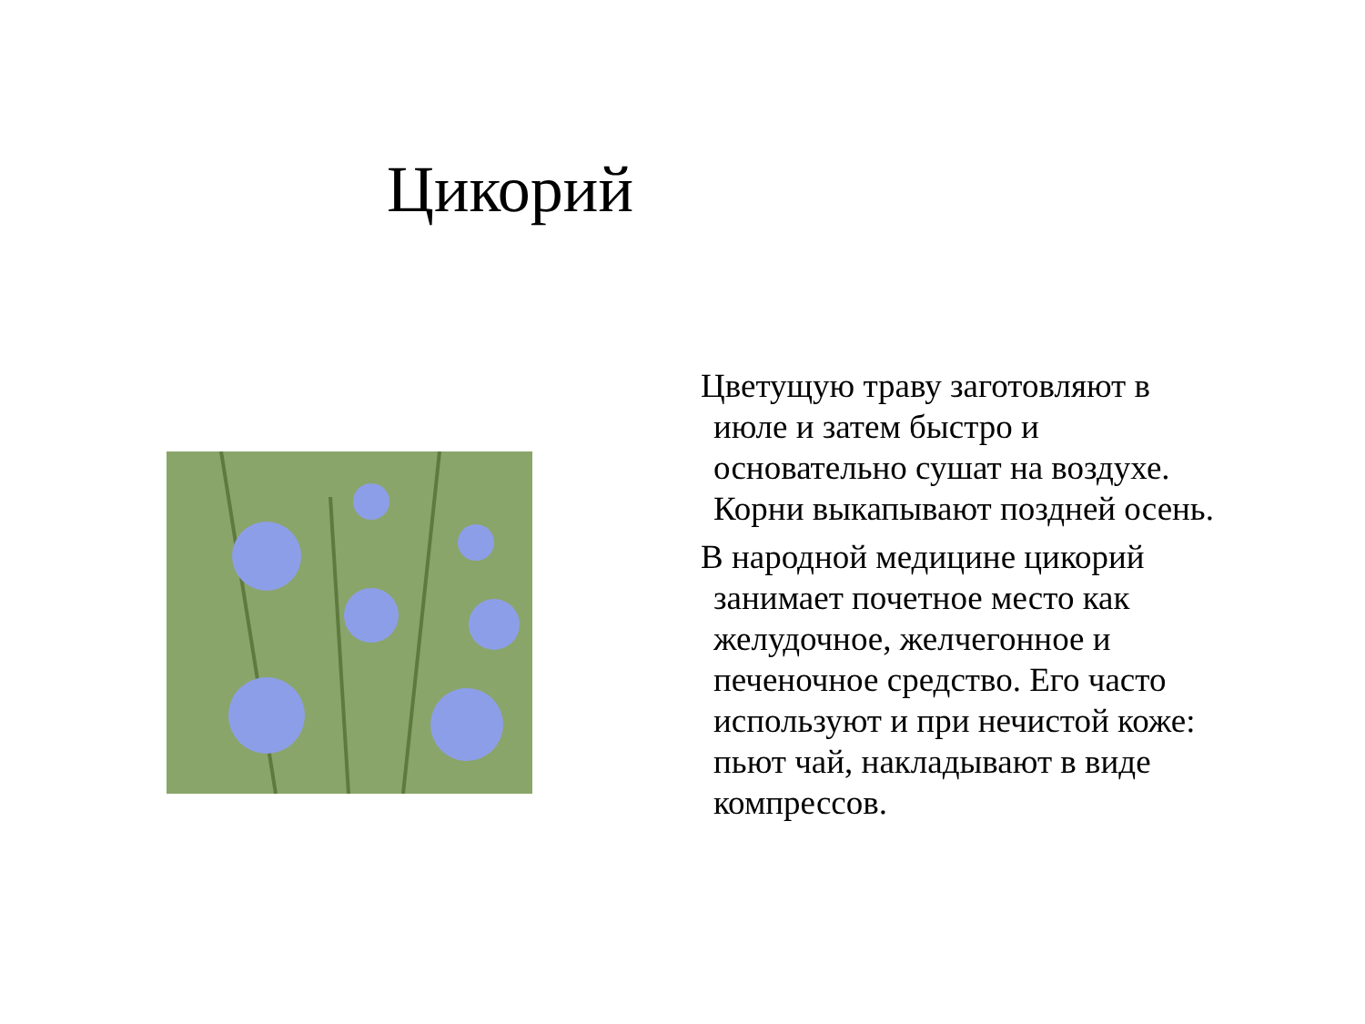Цикорий
Цветущую траву заготовляют в июле и затем быстро и основательно сушат на воздухе. Корни выкапывают поздней осень.
В народной медицине цикорий занимает почетное место как желудочное, желчегонное и печеночное средство. Его часто используют и при нечистой коже: пьют чай, накладывают в виде компрессов.